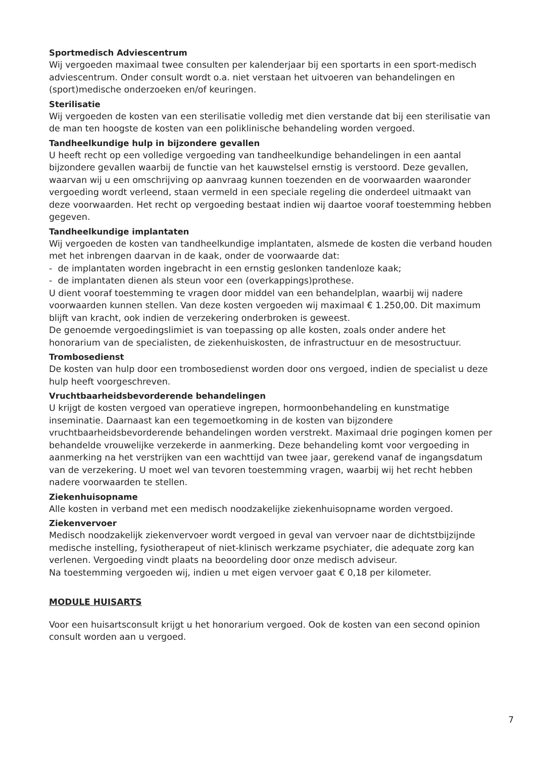Sportmedisch Adviescentrum
Wij vergoeden maximaal twee consulten per kalenderjaar bij een sportarts in een sport-medisch adviescentrum. Onder consult wordt o.a. niet verstaan het uitvoeren van behandelingen en (sport)medische onderzoeken en/of keuringen.
Sterilisatie
Wij vergoeden de kosten van een sterilisatie volledig met dien verstande dat bij een sterilisatie van de man ten hoogste de kosten van een poliklinische behandeling worden vergoed.
Tandheelkundige hulp in bijzondere gevallen
U heeft recht op een volledige vergoeding van tandheelkundige behandelingen in een aantal bijzondere gevallen waarbij de functie van het kauwstelsel ernstig is verstoord. Deze gevallen, waarvan wij u een omschrijving op aanvraag kunnen toezenden en de voorwaarden waaronder vergoeding wordt verleend, staan vermeld in een speciale regeling die onderdeel uitmaakt van deze voorwaarden. Het recht op vergoeding bestaat indien wij daartoe vooraf toestemming hebben gegeven.
Tandheelkundige implantaten
Wij vergoeden de kosten van tandheelkundige implantaten, alsmede de kosten die verband houden met het inbrengen daarvan in de kaak, onder de voorwaarde dat:
- de implantaten worden ingebracht in een ernstig geslonken tandenloze kaak;
- de implantaten dienen als steun voor een (overkappings)prothese.
U dient vooraf toestemming te vragen door middel van een behandelplan, waarbij wij nadere voorwaarden kunnen stellen. Van deze kosten vergoeden wij maximaal € 1.250,00. Dit maximum blijft van kracht, ook indien de verzekering onderbroken is geweest.
De genoemde vergoedingslimiet is van toepassing op alle kosten, zoals onder andere het honorarium van de specialisten, de ziekenhuiskosten, de infrastructuur en de mesostructuur.
Trombosedienst
De kosten van hulp door een trombosedienst worden door ons vergoed, indien de specialist u deze hulp heeft voorgeschreven.
Vruchtbaarheidsbevorderende behandelingen
U krijgt de kosten vergoed van operatieve ingrepen, hormoonbehandeling en kunstmatige inseminatie. Daarnaast kan een tegemoetkoming in de kosten van bijzondere vruchtbaarheidsbevorderende behandelingen worden verstrekt. Maximaal drie pogingen komen per behandelde vrouwelijke verzekerde in aanmerking. Deze behandeling komt voor vergoeding in aanmerking na het verstrijken van een wachttijd van twee jaar, gerekend vanaf de ingangsdatum van de verzekering. U moet wel van tevoren toestemming vragen, waarbij wij het recht hebben nadere voorwaarden te stellen.
Ziekenhuisopname
Alle kosten in verband met een medisch noodzakelijke ziekenhuisopname worden vergoed.
Ziekenvervoer
Medisch noodzakelijk ziekenvervoer wordt vergoed in geval van vervoer naar de dichtstbijzijnde medische instelling, fysiotherapeut of niet-klinisch werkzame psychiater, die adequate zorg kan verlenen. Vergoeding vindt plaats na beoordeling door onze medisch adviseur.
Na toestemming vergoeden wij, indien u met eigen vervoer gaat € 0,18 per kilometer.
MODULE HUISARTS
Voor een huisartsconsult krijgt u het honorarium vergoed. Ook de kosten van een second opinion consult worden aan u vergoed.
7